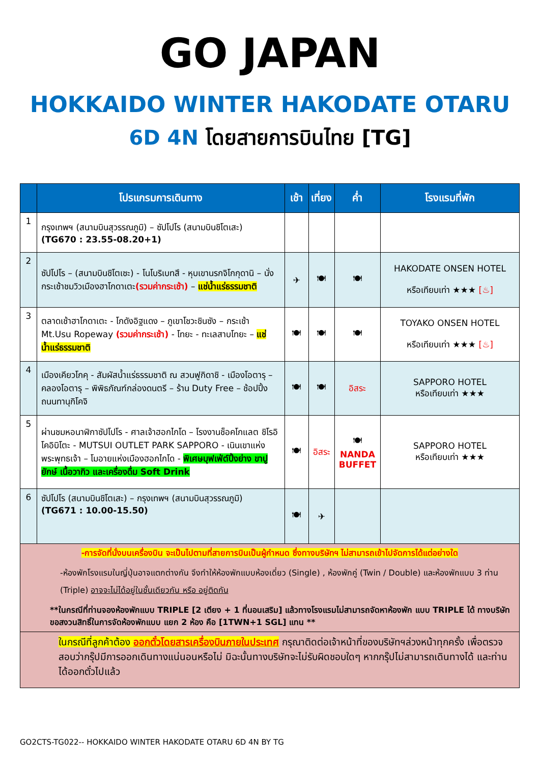GO JAPAN
HOKKAIDO WINTER HAKODATE OTARU
6D 4N โดยสายการบินไทย [TG]
| | โปรแกรมการเดินทาง | เช้า | เที่ยง | ค่ำ | โรงแรมที่พัก |
| --- | --- | --- | --- | --- | --- |
| 1 | กรุงเทพฯ (สนามบินสุวรรณภูมิ) – ซัปโปโร (สนามบินชิโตเสะ) (TG670 : 23.55-08.20+1) | | | | |
| 2 | ซัปโปโร – (สนามบินชิโตเซะ) - โนโบริเบทสึ - หุบเขานรกจิโกกุดานิ – นั่งกระเช้าชมวิวเมืองฮาโกดาเตะ (รวมค่ากระเช้า) – แช่น้ำแร่ธรรมชาติ | ✈ | 🍽 | 🍽 | HAKODATE ONSEN HOTEL หรือเทียบเท่า ★★★ [♨] |
| 3 | ตลาดเช้าฮาโกดาเตะ - โกดังอิฐแดง – ภูเขาโชวะชินซัง – กระเช้า Mt.Usu Ropeway (รวมค่ากระเช้า) - โทยะ - ทะเลสาบโทยะ – แช่น้ำแร่ธรรมชาติ | 🍽 | 🍽 | 🍽 | TOYAKO ONSEN HOTEL หรือเทียบเท่า ★★★ [♨] |
| 4 | เมืองเคียวโกคุ - สัมผัสน้ำแร่ธรรมชาติ ณ สวนฟูกิดาชิ - เมืองโอตารุ – คลองโอตารุ – พิพิธภัณฑ์กล่องดนตรี – ร้าน Duty Free – ช้อปปิ้งถนนทานุกิโคจิ | 🍽 | 🍽 | อิสระ | SAPPORO HOTEL หรือเทียบเท่า ★★★ |
| 5 | ผ่านชมหอนาฬิกาซัปโปโร - ศาลเจ้าฮอกไกโด – โรงงานช็อคโกแลต ชิโรอิ โคอิบิโตะ - MUTSUI OUTLET PARK SAPPORO - เนินเขาแห่งพระพุทธเจ้า – โมอายแห่งเมืองฮอกไกโด - พิเศษบุฟเฟ่ต์ปิ้งย่าง ขาปูยักษ์ เนื้อวากิว และเครื่องดื่ม Soft Drink | 🍽 | อิสระ | 🍽 NANDA BUFFET | SAPPORO HOTEL หรือเทียบเท่า ★★★ |
| 6 | ซัปโปโร (สนามบินชิโตเสะ) – กรุงเทพฯ (สนามบินสุวรรณภูมิ) (TG671 : 10.00-15.50) | 🍽 | ✈ | | |
| -การจัดที่นั่งบนเครื่องบิน จะเป็นไปตามที่สายการบินเป็นผู้กำหนด ซึ่งทางบริษัทฯ ไม่สามารถเข้าไปจัดการได้แต่อย่างใด -ห้องพักโรงแรมในญี่ปุ่นอาจแตกต่างกัน จึงทำให้ห้องพักแบบห้องเดี่ยว (Single) , ห้องพักคู่ (Twin / Double) และห้องพักแบบ 3 ท่าน (Triple) อาจจะไม่ได้อยู่ในชั้นเดียวกัน หรือ อยู่ติดกัน **ในกรณีที่ท่านจองห้องพักแบบ TRIPLE [2 เตียง + 1 ที่นอนเสริม] แล้วทางโรงแรมไม่สามารถจัดหาห้องพัก แบบ TRIPLE ได้ ทางบริษัทขอสงวนสิทธิ์ในการจัดห้องพักแบบ แยก 2 ห้อง คือ [1TWN+1 SGL] แทน ** | | | | | |
| ในกรณีที่ลูกค้าต้อง ออกตั๋วโดยสารเครื่องบินภายในประเทศ กรุณาติดต่อเจ้าหน้าที่ของบริษัทฯล่วงหน้าทุกครั้ง เพื่อตรวจสอบว่ากรุ๊ปมีการออกเดินทางแน่นอนหรือไม่ มิฉะนั้นทางบริษัทจะไม่รับผิดชอบใดๆ หากกรุ๊ปไม่สามารถเดินทางได้ และท่านได้ออกตั๋วไปแล้ว | | | | | |
GO2CTS-TG022-- HOKKAIDO WINTER HAKODATE OTARU 6D 4N BY TG